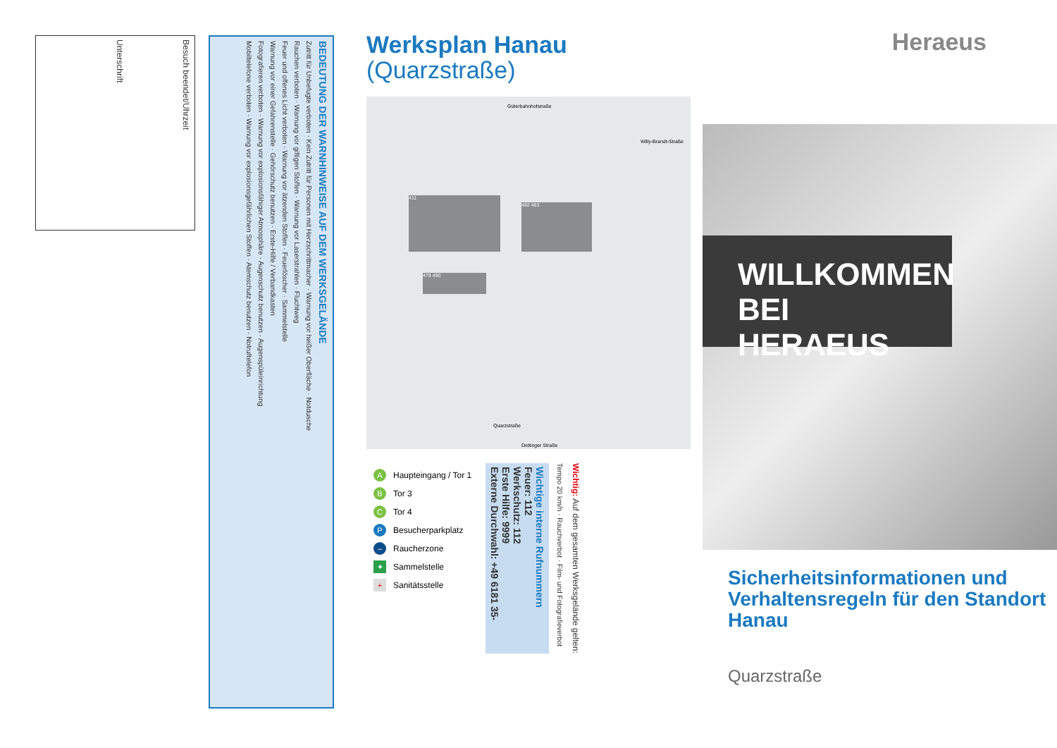Besuch beendet/Uhrzeit
Unterschrift
BEDEUTUNG DER WARNHINWEISE AUF DEM WERKSGELÄNDE
Zutritt für Unbefugte verboten · Kein Zutritt für Personen mit Herzschrittmacher · Warnung vor heißer Oberfläche · Notdusche
Rauchen verboten · Warnung vor giftigen Stoffen · Warnung vor Laserstrahlen · Fluchtweg
Feuer und offenes Licht verboten · Warnung vor ätzenden Stoffen · Feuerlöscher · Sammelstelle
Warnung vor einer Gefahrenstelle · Gehörschutz benutzen · Erste-Hilfe / Verbandkasten
Fotografieren verboten · Warnung vor explosionsfähiger Atmosphäre · Augenschutz benutzen · Augenspüleinrichtung
Mobiltelefone verboten · Warnung vor explosionsgefährlichen Stoffen · Atemschutz benutzen · Notruftelefon
Werksplan Hanau
(Quarzstraße)
Güterbahnhofstraße
Willy-Brandt-Straße
411
482 483
479 490
Dettinger Straße
Quarzstraße
A Haupteingang / Tor 1
B Tor 3
C Tor 4
P Besucherparkplatz
– Raucherzone
✦ Sammelstelle
+ Sanitätsstelle
Wichtig: Auf dem gesamten Werksgelände gelten:
Tempo 20 km/h · Rauchverbot · Film- und Fotografieverbot
Wichtige interne Rufnummern
Feuer: 112
Werkschutz: 112
Erste Hilfe: 9999
Externe Durchwahl: +49 6181 35-
Heraeus
WILLKOMMEN
BEI HERAEUS
Sicherheitsinformationen und Verhaltensregeln für den Standort Hanau
Quarzstraße